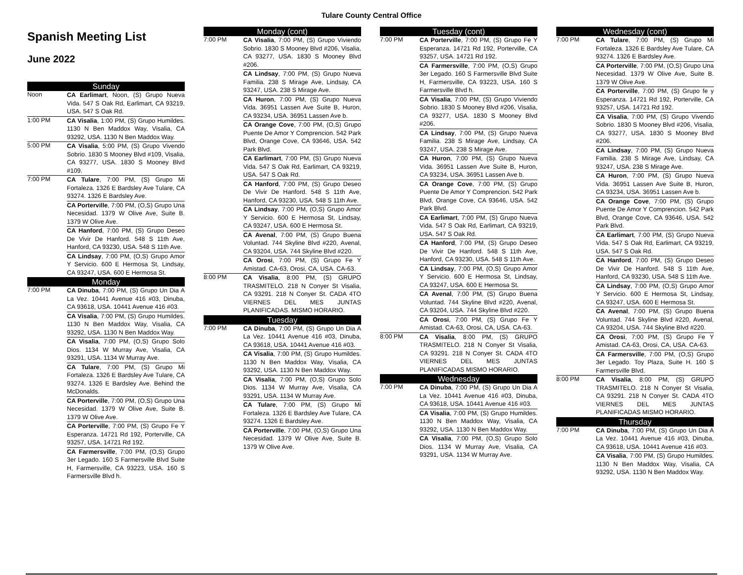Tulare County Central Office
Spanish Meeting List
June 2022
Sunday
Noon
CA Earlimart, Noon, (S) Grupo Nueva Vida. 547 S Oak Rd, Earlimart, CA 93219, USA. 547 S Oak Rd.
1:00 PM
CA Visalia, 1:00 PM, (S) Grupo Humildes. 1130 N Ben Maddox Way, Visalia, CA 93292, USA. 1130 N Ben Maddox Way.
5:00 PM
CA Visalia, 5:00 PM, (S) Grupo Vivendo Sobrio. 1830 S Mooney Blvd #109, Visalia, CA 93277, USA. 1830 S Mooney Blvd #109.
7:00 PM
CA Tulare, 7:00 PM, (S) Grupo Mi Fortaleza. 1326 E Bardsley Ave Tulare, CA 93274. 1326 E Bardsley Ave.
CA Porterville, 7:00 PM, (O,S) Grupo Una Necesidad. 1379 W Olive Ave, Suite B. 1379 W Olive Ave.
CA Hanford, 7:00 PM, (S) Grupo Deseo De Vivir De Hanford. 548 S 11th Ave, Hanford, CA 93230, USA. 548 S 11th Ave.
CA Lindsay, 7:00 PM, (O,S) Grupo Amor Y Servicio. 600 E Hermosa St, Lindsay, CA 93247, USA. 600 E Hermosa St.
Monday
7:00 PM
CA Dinuba, 7:00 PM, (S) Grupo Un Dia A La Vez. 10441 Avenue 416 #03, Dinuba, CA 93618, USA. 10441 Avenue 416 #03.
CA Visalia, 7:00 PM, (S) Grupo Humildes. 1130 N Ben Maddox Way, Visalia, CA 93292, USA. 1130 N Ben Maddox Way.
CA Visalia, 7:00 PM, (O,S) Grupo Solo Dios. 1134 W Murray Ave, Visalia, CA 93291, USA. 1134 W Murray Ave.
CA Tulare, 7:00 PM, (S) Grupo Mi Fortaleza. 1326 E Bardsley Ave Tulare, CA 93274. 1326 E Bardsley Ave. Behind the McDonalds.
CA Porterville, 7:00 PM, (O,S) Grupo Una Necesidad. 1379 W Olive Ave, Suite B. 1379 W Olive Ave.
CA Porterville, 7:00 PM, (S) Grupo Fe Y Esperanza. 14721 Rd 192, Porterville, CA 93257, USA. 14721 Rd 192.
CA Farmersville, 7:00 PM, (O,S) Grupo 3er Legado. 160 S Farmersville Blvd Suite H, Farmersville, CA 93223, USA. 160 S Farmersville Blvd h.
Monday (cont)
7:00 PM
CA Visalia, 7:00 PM, (S) Grupo Viviendo Sobrio. 1830 S Mooney Blvd #206, Visalia, CA 93277, USA. 1830 S Mooney Blvd #206.
CA Lindsay, 7:00 PM, (S) Grupo Nueva Familia. 238 S Mirage Ave, Lindsay, CA 93247, USA. 238 S Mirage Ave.
CA Huron, 7:00 PM, (S) Grupo Nueva Vida. 36951 Lassen Ave Suite B, Huron, CA 93234, USA. 36951 Lassen Ave b.
CA Orange Cove, 7:00 PM, (O,S) Grupo Puente De Amor Y Comprencion. 542 Park Blvd, Orange Cove, CA 93646, USA. 542 Park Blvd.
CA Earlimart, 7:00 PM, (S) Grupo Nueva Vida. 547 S Oak Rd, Earlimart, CA 93219, USA. 547 S Oak Rd.
CA Hanford, 7:00 PM, (S) Grupo Deseo De Vivir De Hanford. 548 S 11th Ave, Hanford, CA 93230, USA. 548 S 11th Ave.
CA Lindsay, 7:00 PM, (O,S) Grupo Amor Y Servicio. 600 E Hermosa St, Lindsay, CA 93247, USA. 600 E Hermosa St.
CA Avenal, 7:00 PM, (S) Grupo Buena Voluntad. 744 Skyline Blvd #220, Avenal, CA 93204, USA. 744 Skyline Blvd #220.
CA Orosi, 7:00 PM, (S) Grupo Fe Y Amistad. CA-63, Orosi, CA, USA. CA-63.
8:00 PM
CA Visalia, 8:00 PM, (S) GRUPO TRASMITELO. 218 N Conyer St Visalia, CA 93291. 218 N Conyer St. CADA 4TO VIERNES DEL MES JUNTAS PLANIFICADAS. MISMO HORARIO.
Tuesday
7:00 PM
CA Dinuba, 7:00 PM, (S) Grupo Un Dia A La Vez. 10441 Avenue 416 #03, Dinuba, CA 93618, USA. 10441 Avenue 416 #03.
CA Visalia, 7:00 PM, (S) Grupo Humildes. 1130 N Ben Maddox Way, Visalia, CA 93292, USA. 1130 N Ben Maddox Way.
CA Visalia, 7:00 PM, (O,S) Grupo Solo Dios. 1134 W Murray Ave, Visalia, CA 93291, USA. 1134 W Murray Ave.
CA Tulare, 7:00 PM, (S) Grupo Mi Fortaleza. 1326 E Bardsley Ave Tulare, CA 93274. 1326 E Bardsley Ave.
CA Porterville, 7:00 PM, (O,S) Grupo Una Necesidad. 1379 W Olive Ave, Suite B. 1379 W Olive Ave.
Tuesday (cont)
7:00 PM
CA Porterville, 7:00 PM, (S) Grupo Fe Y Esperanza. 14721 Rd 192, Porterville, CA 93257, USA. 14721 Rd 192.
CA Farmersville, 7:00 PM, (O,S) Grupo 3er Legado. 160 S Farmersville Blvd Suite H, Farmersville, CA 93223, USA. 160 S Farmersville Blvd h.
CA Visalia, 7:00 PM, (S) Grupo Viviendo Sobrio. 1830 S Mooney Blvd #206, Visalia, CA 93277, USA. 1830 S Mooney Blvd #206.
CA Lindsay, 7:00 PM, (S) Grupo Nueva Familia. 238 S Mirage Ave, Lindsay, CA 93247, USA. 238 S Mirage Ave.
CA Huron, 7:00 PM, (S) Grupo Nueva Vida. 36951 Lassen Ave Suite B, Huron, CA 93234, USA. 36951 Lassen Ave b.
CA Orange Cove, 7:00 PM, (S) Grupo Puente De Amor Y Comprencion. 542 Park Blvd, Orange Cove, CA 93646, USA. 542 Park Blvd.
CA Earlimart, 7:00 PM, (S) Grupo Nueva Vida. 547 S Oak Rd, Earlimart, CA 93219, USA. 547 S Oak Rd.
CA Hanford, 7:00 PM, (S) Grupo Deseo De Vivir De Hanford. 548 S 11th Ave, Hanford, CA 93230, USA. 548 S 11th Ave.
CA Lindsay, 7:00 PM, (O,S) Grupo Amor Y Servicio. 600 E Hermosa St, Lindsay, CA 93247, USA. 600 E Hermosa St.
CA Avenal, 7:00 PM, (S) Grupo Buena Voluntad. 744 Skyline Blvd #220, Avenal, CA 93204, USA. 744 Skyline Blvd #220.
CA Orosi, 7:00 PM, (S) Grupo Fe Y Amistad. CA-63, Orosi, CA, USA. CA-63.
8:00 PM
CA Visalia, 8:00 PM, (S) GRUPO TRASMITELO. 218 N Conyer St Visalia, CA 93291. 218 N Conyer St. CADA 4TO VIERNES DEL MES JUNTAS PLANIFICADAS MISMO HORARIO.
Wednesday
7:00 PM
CA Dinuba, 7:00 PM, (S) Grupo Un Dia A La Vez. 10441 Avenue 416 #03, Dinuba, CA 93618, USA. 10441 Avenue 416 #03.
CA Visalia, 7:00 PM, (S) Grupo Humildes. 1130 N Ben Maddox Way, Visalia, CA 93292, USA. 1130 N Ben Maddox Way.
CA Visalia, 7:00 PM, (O,S) Grupo Solo Dios. 1134 W Murray Ave, Visalia, CA 93291, USA. 1134 W Murray Ave.
Wednesday (cont)
7:00 PM
CA Tulare, 7:00 PM, (S) Grupo Mi Fortaleza. 1326 E Bardsley Ave Tulare, CA 93274. 1326 E Bardsley Ave.
CA Porterville, 7:00 PM, (O,S) Grupo Una Necesidad. 1379 W Olive Ave, Suite B. 1379 W Olive Ave.
CA Porterville, 7:00 PM, (S) Grupo fe y Esperanza. 14721 Rd 192, Porterville, CA 93257, USA. 14721 Rd 192.
CA Visalia, 7:00 PM, (S) Grupo Vivendo Sobrio. 1830 S Mooney Blvd #206, Visalia, CA 93277, USA. 1830 S Mooney Blvd #206.
CA Lindsay, 7:00 PM, (S) Grupo Nueva Familia. 238 S Mirage Ave, Lindsay, CA 93247, USA. 238 S Mirage Ave.
CA Huron, 7:00 PM, (S) Grupo Nueva Vida. 36951 Lassen Ave Suite B, Huron, CA 93234, USA. 36951 Lassen Ave b.
CA Orange Cove, 7:00 PM, (S) Grupo Puente De Amor Y Comprencion. 542 Park Blvd, Orange Cove, CA 93646, USA. 542 Park Blvd.
CA Earlimart, 7:00 PM, (S) Grupo Nueva Vida. 547 S Oak Rd, Earlimart, CA 93219, USA. 547 S Oak Rd.
CA Hanford, 7:00 PM, (S) Grupo Deseo De Vivir De Hanford. 548 S 11th Ave, Hanford, CA 93230, USA. 548 S 11th Ave.
CA Lindsay, 7:00 PM, (O,S) Grupo Amor Y Servicio. 600 E Hermosa St, Lindsay, CA 93247, USA. 600 E Hermosa St.
CA Avenal, 7:00 PM, (S) Grupo Buena Voluntad. 744 Skyline Blvd #220, Avenal, CA 93204, USA. 744 Skyline Blvd #220.
CA Orosi, 7:00 PM, (S) Grupo Fe Y Amistad. CA-63, Orosi, CA, USA. CA-63.
CA Farmersville, 7:00 PM, (O,S) Grupo 3er Legado. Toy Plaza, Suite H. 160 S Farmersville Blvd.
8:00 PM
CA Visalia, 8:00 PM, (S) GRUPO TRASMITELO. 218 N Conyer St Visalia, CA 93291. 218 N Conyer St. CADA 4TO VIERNES DEL MES JUNTAS PLANIFICADAS MISMO HORARIO.
Thursday
7:00 PM
CA Dinuba, 7:00 PM, (S) Grupo Un Dia A La Vez. 10441 Avenue 416 #03, Dinuba, CA 93618, USA. 10441 Avenue 416 #03.
CA Visalia, 7:00 PM, (S) Grupo Humildes. 1130 N Ben Maddox Way, Visalia, CA 93292, USA. 1130 N Ben Maddox Way.